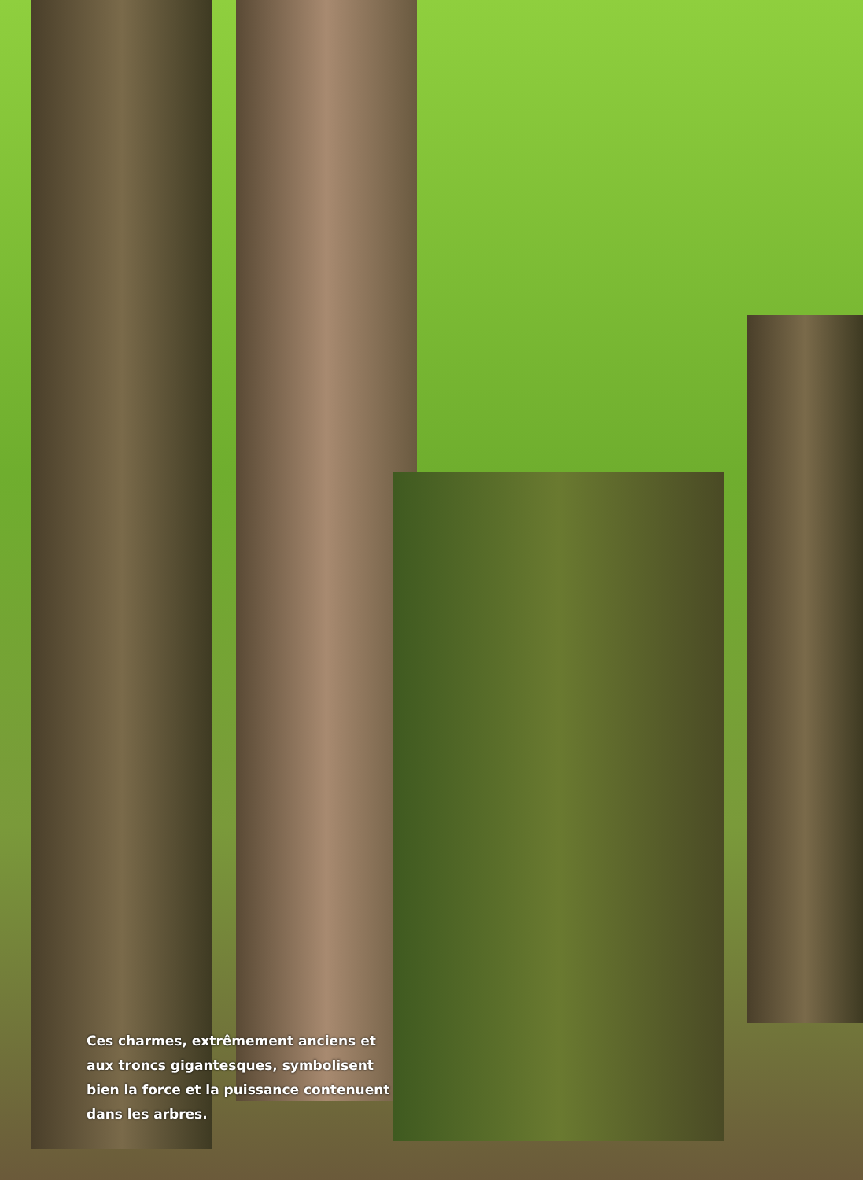Ces charmes, extrêmement anciens et aux troncs gigantesques, symbolisent bien la force et la puissance contenuent dans les arbres.